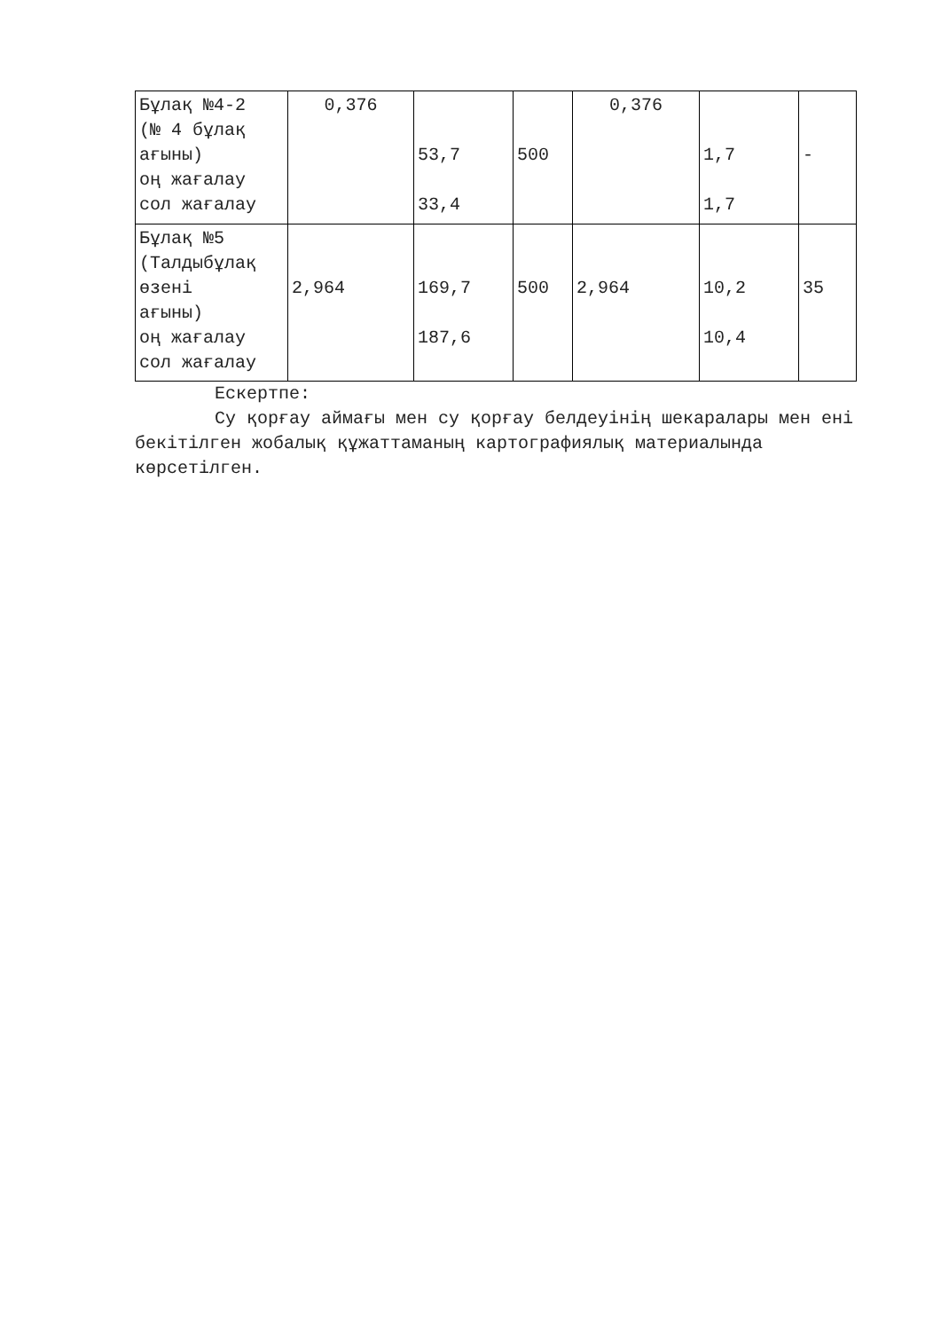| Бұлақ №4-2 (№ 4 бұлақ ағыны) оң жағалау сол жағалау | 0,376 | 53,7 33,4 | 500 | 0,376 | 1,7 1,7 | - |
| Бұлақ №5 (Талдыбұлақ өзені ағыны) оң жағалау сол жағалау | 2,964 | 169,7 187,6 | 500 | 2,964 | 10,2 10,4 | 35 |
Ескертпе:
Су қорғау аймағы мен су қорғау белдеуінің шекаралары мен ені бекітілген жобалық құжаттаманың картографиялық материалында көрсетілген.